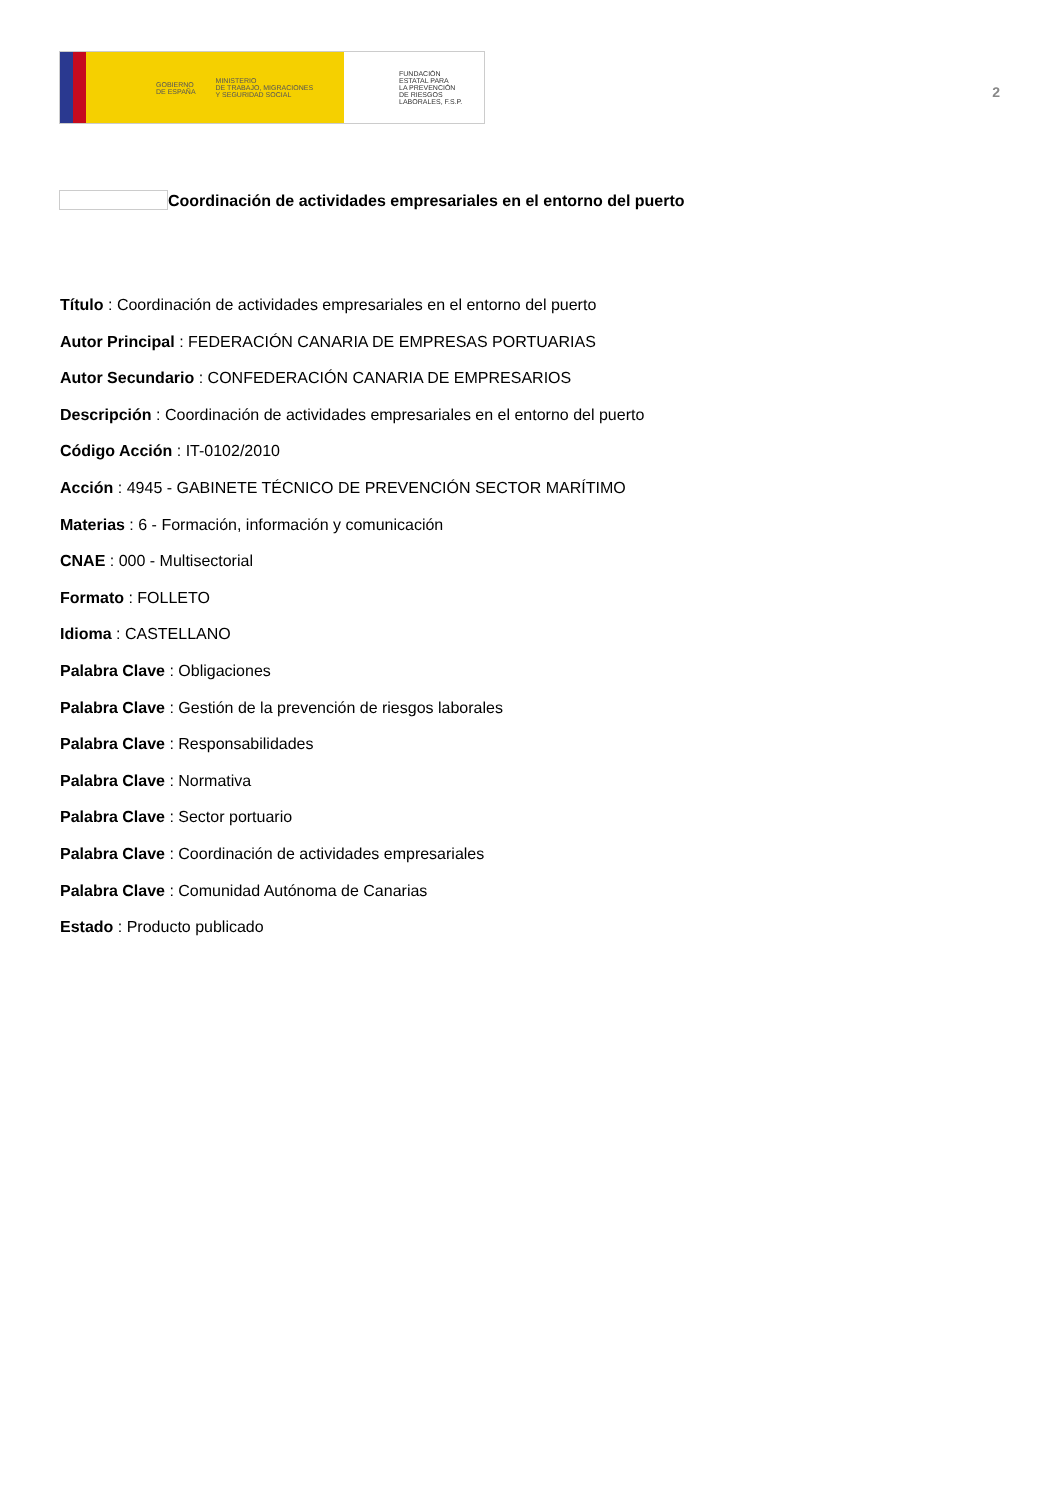GOBIERNO
DE ESPAÑA MINISTERIO
DE TRABAJO, MIGRACIONES
Y SEGURIDAD SOCIAL
FUNDACIÓN
ESTATAL PARA
LA PREVENCIÓN
DE RIESGOS
LABORALES, F.S.P.
2
Coordinación de actividades empresariales en el entorno del puerto
Título : Coordinación de actividades empresariales en el entorno del puerto
Autor Principal : FEDERACIÓN CANARIA DE EMPRESAS PORTUARIAS
Autor Secundario : CONFEDERACIÓN CANARIA DE EMPRESARIOS
Descripción : Coordinación de actividades empresariales en el entorno del puerto
Código Acción : IT-0102/2010
Acción : 4945 - GABINETE TÉCNICO DE PREVENCIÓN SECTOR MARÍTIMO
Materias : 6 - Formación, información y comunicación
CNAE : 000 - Multisectorial
Formato : FOLLETO
Idioma : CASTELLANO
Palabra Clave : Obligaciones
Palabra Clave : Gestión de la prevención de riesgos laborales
Palabra Clave : Responsabilidades
Palabra Clave : Normativa
Palabra Clave : Sector portuario
Palabra Clave : Coordinación de actividades empresariales
Palabra Clave : Comunidad Autónoma de Canarias
Estado : Producto publicado